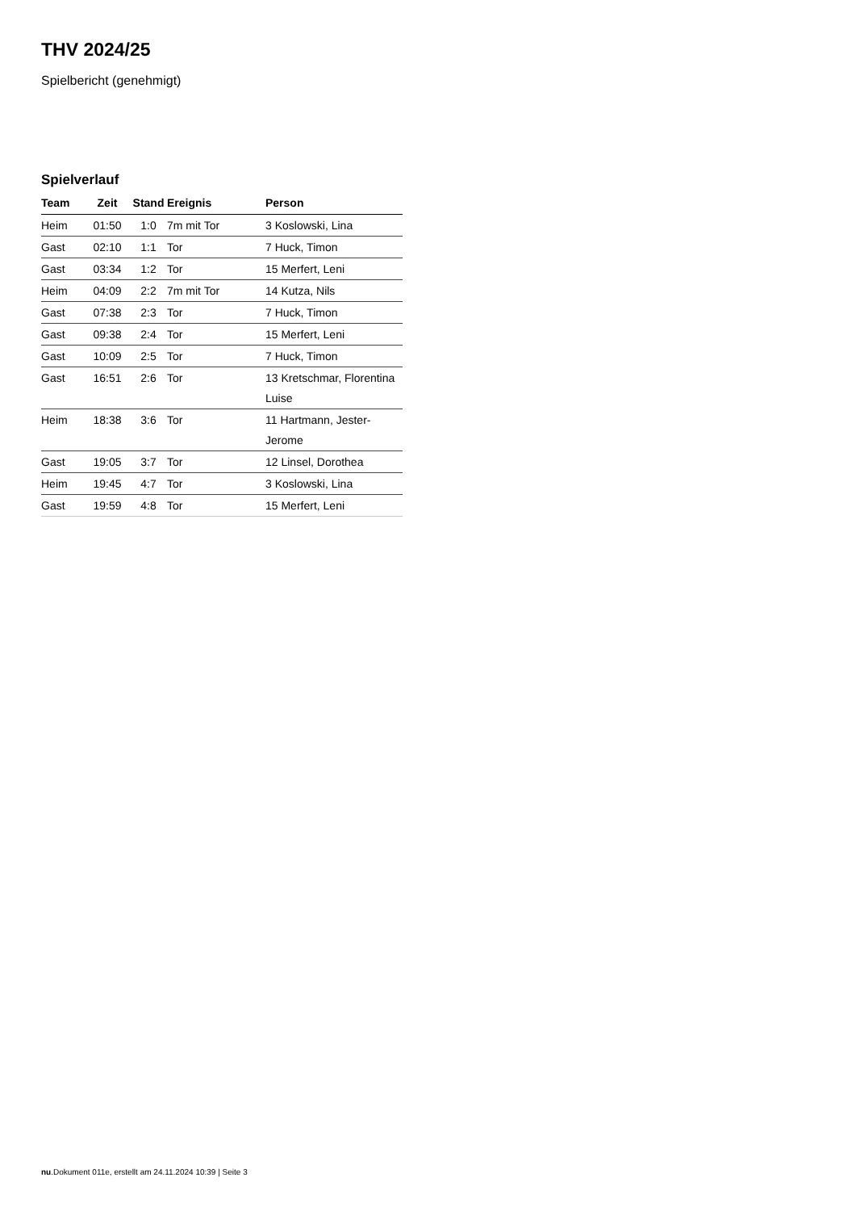THV 2024/25
Spielbericht (genehmigt)
Spielverlauf
| Team | Zeit | Stand | Ereignis | Person |
| --- | --- | --- | --- | --- |
| Heim | 01:50 | 1:0 | 7m mit Tor | 3 Koslowski, Lina |
| Gast | 02:10 | 1:1 | Tor | 7 Huck, Timon |
| Gast | 03:34 | 1:2 | Tor | 15 Merfert, Leni |
| Heim | 04:09 | 2:2 | 7m mit Tor | 14 Kutza, Nils |
| Gast | 07:38 | 2:3 | Tor | 7 Huck, Timon |
| Gast | 09:38 | 2:4 | Tor | 15 Merfert, Leni |
| Gast | 10:09 | 2:5 | Tor | 7 Huck, Timon |
| Gast | 16:51 | 2:6 | Tor | 13 Kretschmar, Florentina Luise |
| Heim | 18:38 | 3:6 | Tor | 11 Hartmann, Jester- Jerome |
| Gast | 19:05 | 3:7 | Tor | 12 Linsel, Dorothea |
| Heim | 19:45 | 4:7 | Tor | 3 Koslowski, Lina |
| Gast | 19:59 | 4:8 | Tor | 15 Merfert, Leni |
nu.Dokument 011e, erstellt am 24.11.2024 10:39 | Seite 3